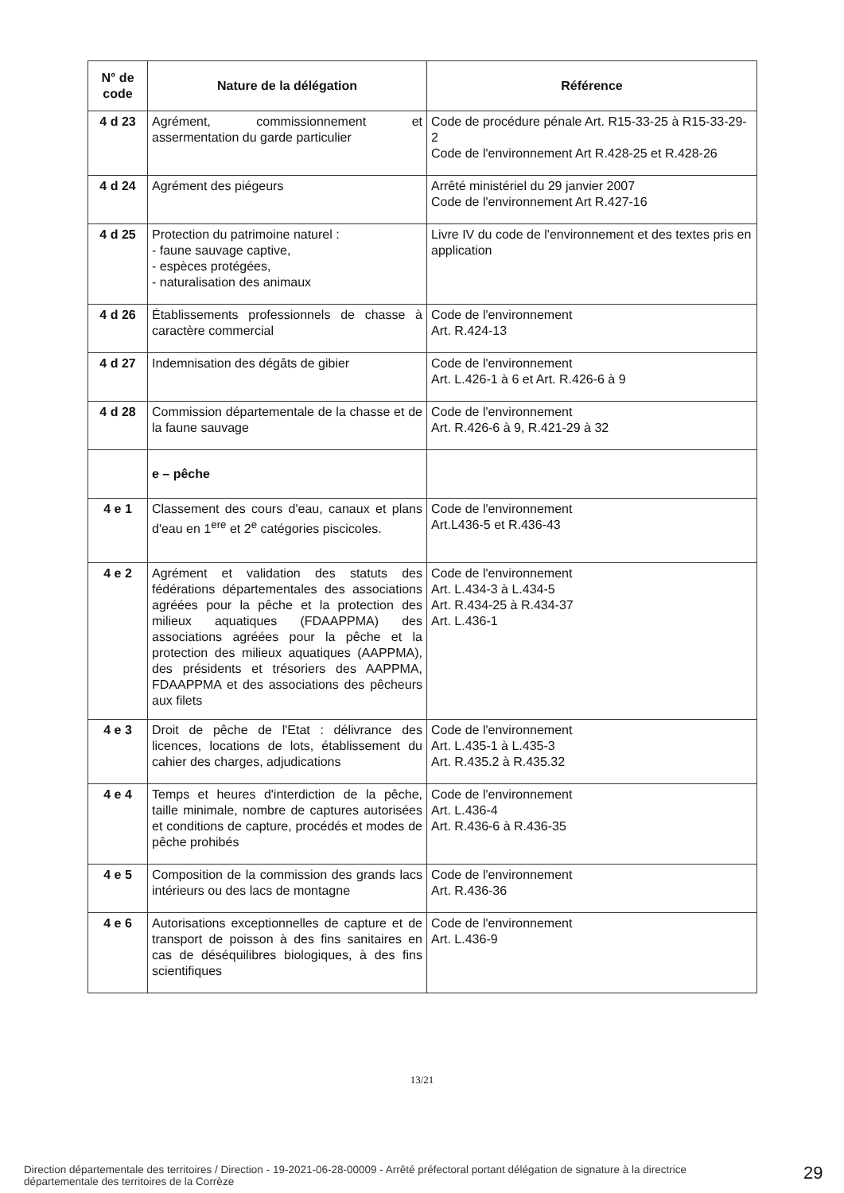| N° de code | Nature de la délégation | Référence |
| --- | --- | --- |
| 4 d 23 | Agrément, commissionnement et assermentation du garde particulier | Code de procédure pénale Art. R15-33-25 à R15-33-29-2 Code de l'environnement Art R.428-25 et R.428-26 |
| 4 d 24 | Agrément des piégeurs | Arrêté ministériel du 29 janvier 2007 Code de l'environnement Art R.427-16 |
| 4 d 25 | Protection du patrimoine naturel : - faune sauvage captive, - espèces protégées, - naturalisation des animaux | Livre IV du code de l'environnement et des textes pris en application |
| 4 d 26 | Établissements professionnels de chasse à caractère commercial | Code de l'environnement Art. R.424-13 |
| 4 d 27 | Indemnisation des dégâts de gibier | Code de l'environnement Art. L.426-1 à 6 et Art. R.426-6 à 9 |
| 4 d 28 | Commission départementale de la chasse et de la faune sauvage | Code de l'environnement Art. R.426-6 à 9, R.421-29 à 32 |
| | e – pêche | |
| 4 e 1 | Classement des cours d'eau, canaux et plans d'eau en 1<sup>ere</sup> et 2<sup>e</sup> catégories piscicoles. | Code de l'environnement Art.L436-5 et R.436-43 |
| 4 e 2 | Agrément et validation des statuts des fédérations départementales des associations agréées pour la pêche et la protection des milieux aquatiques (FDAAPPMA) des associations agréées pour la pêche et la protection des milieux aquatiques (AAPPMA), des présidents et trésoriers des AAPPMA, FDAAPPMA et des associations des pêcheurs aux filets | Code de l'environnement Art. L.434-3 à L.434-5 Art. R.434-25 à R.434-37 Art. L.436-1 |
| 4 e 3 | Droit de pêche de l'Etat : délivrance des licences, locations de lots, établissement du cahier des charges, adjudications | Code de l'environnement Art. L.435-1 à L.435-3 Art. R.435.2 à R.435.32 |
| 4 e 4 | Temps et heures d'interdiction de la pêche, taille minimale, nombre de captures autorisées et conditions de capture, procédés et modes de pêche prohibés | Code de l'environnement Art. L.436-4 Art. R.436-6 à R.436-35 |
| 4 e 5 | Composition de la commission des grands lacs intérieurs ou des lacs de montagne | Code de l'environnement Art. R.436-36 |
| 4 e 6 | Autorisations exceptionnelles de capture et de transport de poisson à des fins sanitaires en cas de déséquilibres biologiques, à des fins scientifiques | Code de l'environnement Art. L.436-9 |
13/21
Direction départementale des territoires / Direction - 19-2021-06-28-00009 - Arrêté préfectoral portant délégation de signature à la directrice départementale des territoires de la Corrèze
29